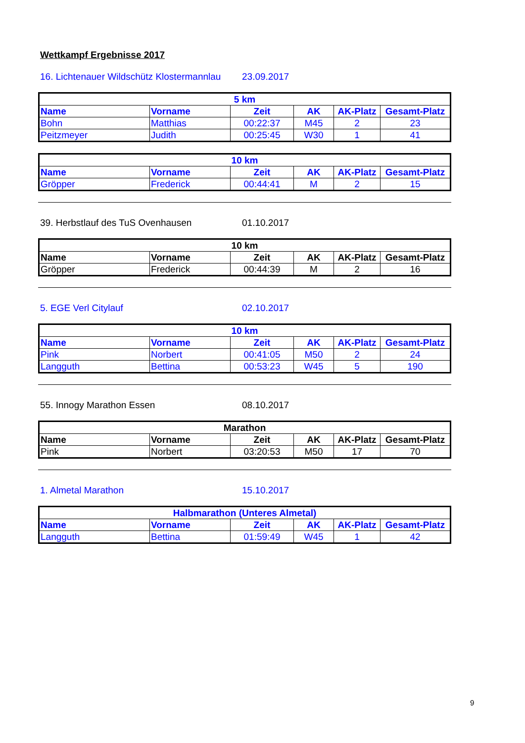Wettkampf Ergebnisse 2017
16. Lichtenauer Wildschütz Klostermannlau 23.09.2017
| 5 km | | | | | |
| --- | --- | --- | --- | --- | --- |
| Name | Vorname | Zeit | AK | AK-Platz | Gesamt-Platz |
| Bohn | Matthias | 00:22:37 | M45 | 2 | 23 |
| Peitzmeyer | Judith | 00:25:45 | W30 | 1 | 41 |
| 10 km | | | | | |
| --- | --- | --- | --- | --- | --- |
| Name | Vorname | Zeit | AK | AK-Platz | Gesamt-Platz |
| Gröpper | Frederick | 00:44:41 | M | 2 | 15 |
39. Herbstlauf des TuS Ovenhausen 01.10.2017
| 10 km | | | | | |
| --- | --- | --- | --- | --- | --- |
| Name | Vorname | Zeit | AK | AK-Platz | Gesamt-Platz |
| Gröpper | Frederick | 00:44:39 | M | 2 | 16 |
5. EGE Verl Citylauf 02.10.2017
| 10 km | | | | | |
| --- | --- | --- | --- | --- | --- |
| Name | Vorname | Zeit | AK | AK-Platz | Gesamt-Platz |
| Pink | Norbert | 00:41:05 | M50 | 2 | 24 |
| Langguth | Bettina | 00:53:23 | W45 | 5 | 190 |
55. Innogy Marathon Essen 08.10.2017
| Marathon | | | | | |
| --- | --- | --- | --- | --- | --- |
| Name | Vorname | Zeit | AK | AK-Platz | Gesamt-Platz |
| Pink | Norbert | 03:20:53 | M50 | 17 | 70 |
1. Almetal Marathon 15.10.2017
| Halbmarathon (Unteres Almetal) | | | | | |
| --- | --- | --- | --- | --- | --- |
| Name | Vorname | Zeit | AK | AK-Platz | Gesamt-Platz |
| Langguth | Bettina | 01:59:49 | W45 | 1 | 42 |
9